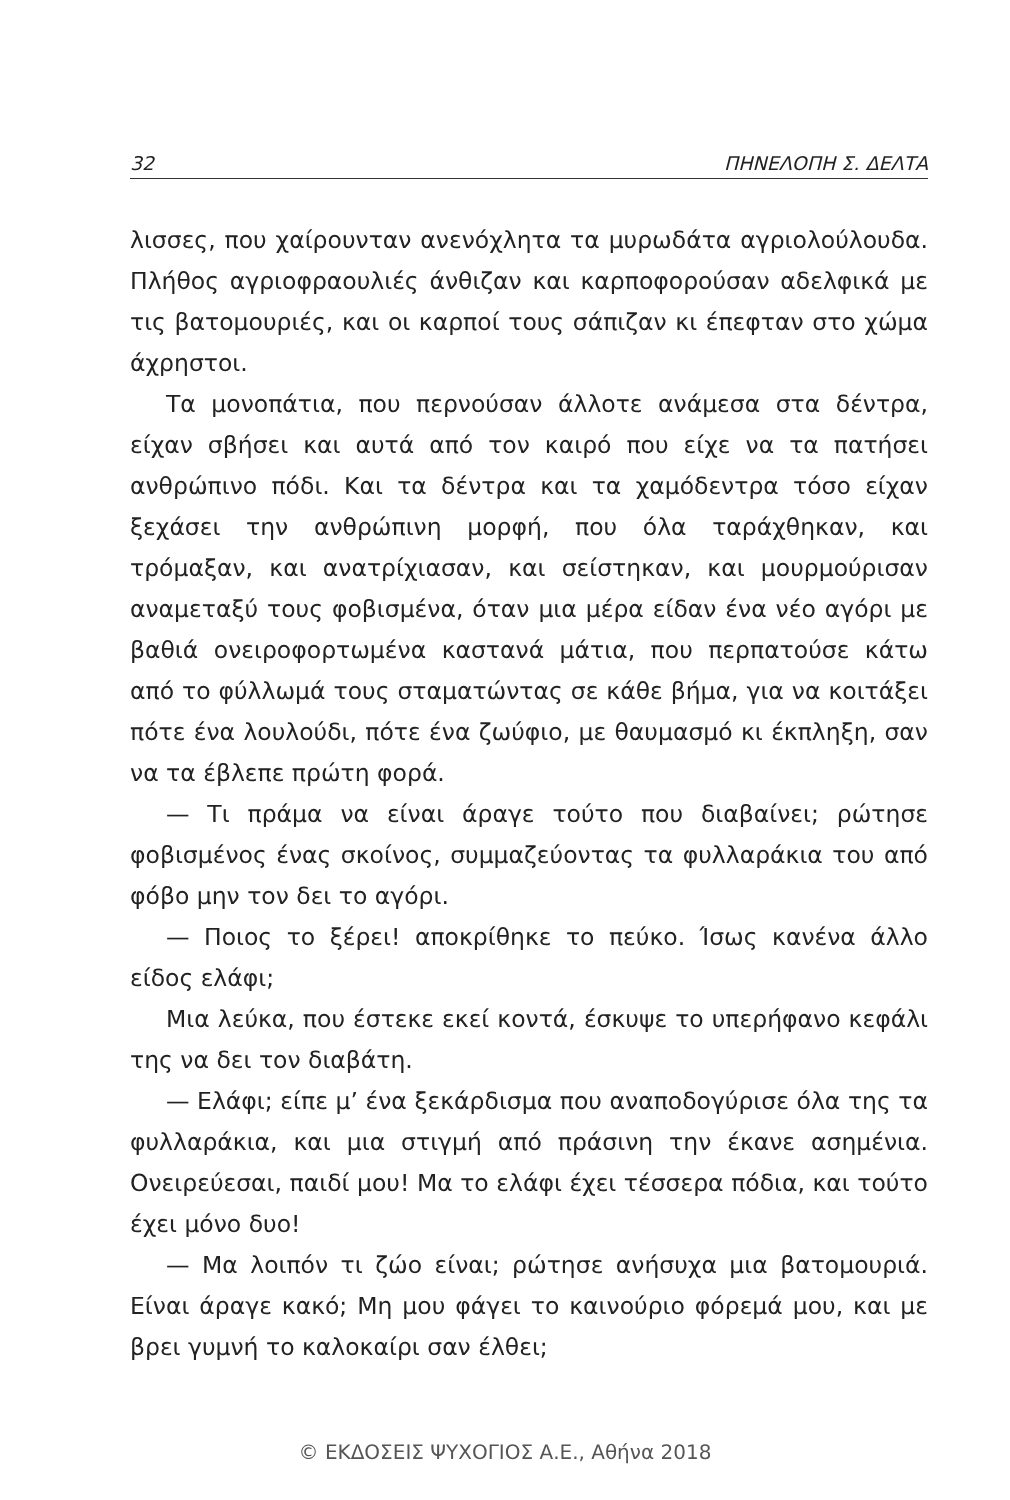32 ΠΗΝΕΛΟΠΗ Σ. ΔΕΛΤΑ
λισσες, που χαίρουνταν ανενόχλητα τα μυρωδάτα αγριολούλουδα. Πλήθος αγριοφραουλιές άνθιζαν και καρποφορούσαν αδελφικά με τις βατομουριές, και οι καρποί τους σάπιζαν κι έπεφταν στο χώμα άχρηστοι.
Τα μονοπάτια, που περνούσαν άλλοτε ανάμεσα στα δέντρα, είχαν σβήσει και αυτά από τον καιρό που είχε να τα πατήσει ανθρώπινο πόδι. Και τα δέντρα και τα χαμόδεντρα τόσο είχαν ξεχάσει την ανθρώπινη μορφή, που όλα ταράχθηκαν, και τρόμαξαν, και ανατρίχιασαν, και σείστηκαν, και μουρμούρισαν αναμεταξύ τους φοβισμένα, όταν μια μέρα είδαν ένα νέο αγόρι με βαθιά ονειροφορτωμένα καστανά μάτια, που περπατούσε κάτω από το φύλλωμά τους σταματώντας σε κάθε βήμα, για να κοιτάξει πότε ένα λουλούδι, πότε ένα ζωύφιο, με θαυμασμό κι έκπληξη, σαν να τα έβλεπε πρώτη φορά.
— Τι πράμα να είναι άραγε τούτο που διαβαίνει; ρώτησε φοβισμένος ένας σκοίνος, συμμαζεύοντας τα φυλλαράκια του από φόβο μην τον δει το αγόρι.
— Ποιος το ξέρει! αποκρίθηκε το πεύκο. Ίσως κανένα άλλο είδος ελάφι;
Μια λεύκα, που έστεκε εκεί κοντά, έσκυψε το υπερήφανο κεφάλι της να δει τον διαβάτη.
— Ελάφι; είπε μ’ ένα ξεκάρδισμα που αναποδογύρισε όλα της τα φυλλαράκια, και μια στιγμή από πράσινη την έκανε ασημένια. Ονειρεύεσαι, παιδί μου! Μα το ελάφι έχει τέσσερα πόδια, και τούτο έχει μόνο δυο!
— Μα λοιπόν τι ζώο είναι; ρώτησε ανήσυχα μια βατομουριά. Είναι άραγε κακό; Μη μου φάγει το καινούριο φόρεμά μου, και με βρει γυμνή το καλοκαίρι σαν έλθει;
© ΕΚΔΟΣΕΙΣ ΨΥΧΟΓΙΟΣ Α.Ε., Αθήνα 2018